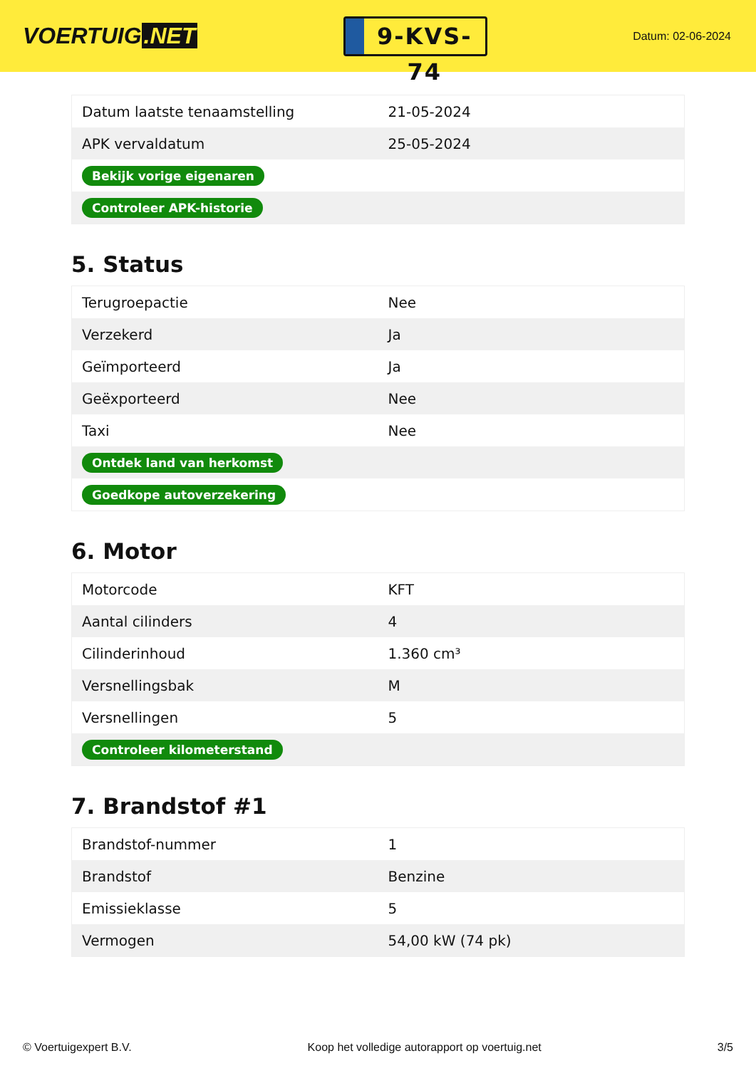VOERTUIG.NET
9-KVS-74
Datum: 02-06-2024
| Datum laatste tenaamstelling | 21-05-2024 |
| APK vervaldatum | 25-05-2024 |
| Bekijk vorige eigenaren | |
| Controleer APK-historie | |
5. Status
| Terugroepactie | Nee |
| Verzekerd | Ja |
| Geïmporteerd | Ja |
| Geëxporteerd | Nee |
| Taxi | Nee |
| Ontdek land van herkomst | |
| Goedkope autoverzekering | |
6. Motor
| Motorcode | KFT |
| Aantal cilinders | 4 |
| Cilinderinhoud | 1.360 cm³ |
| Versnellingsbak | M |
| Versnellingen | 5 |
| Controleer kilometerstand | |
7. Brandstof #1
| Brandstof-nummer | 1 |
| Brandstof | Benzine |
| Emissieklasse | 5 |
| Vermogen | 54,00 kW (74 pk) |
© Voertuigexpert B.V. Koop het volledige autorapport op voertuig.net 3/5